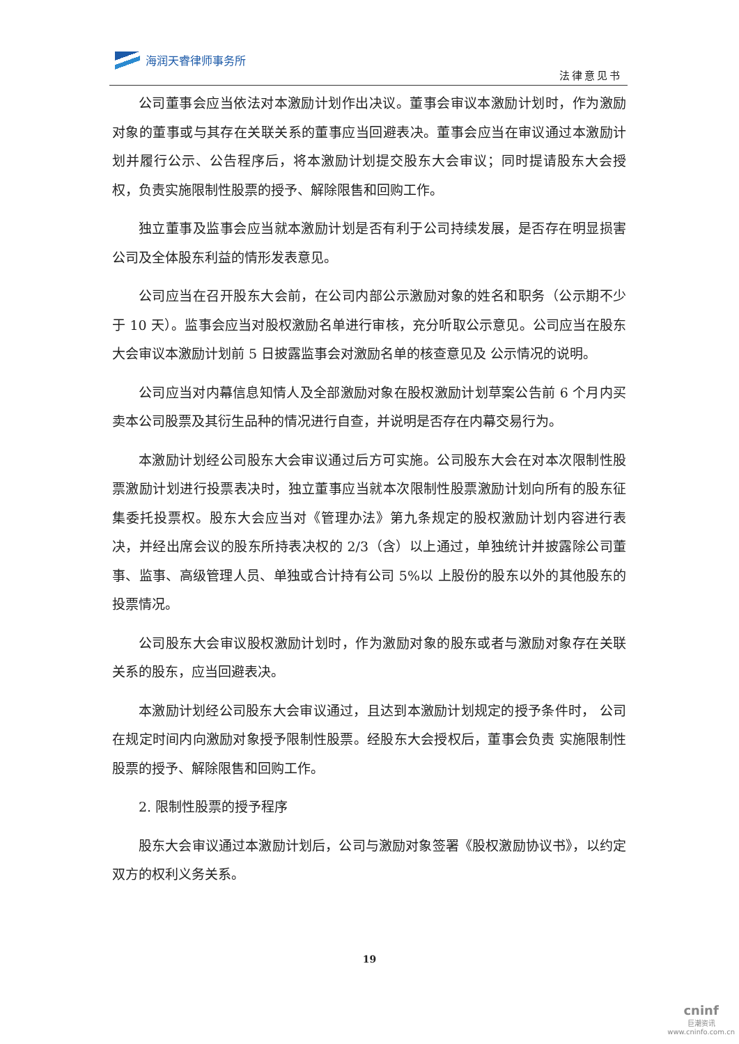海润天睿律师事务所
法律意见书
公司董事会应当依法对本激励计划作出决议。董事会审议本激励计划时，作为激励对象的董事或与其存在关联关系的董事应当回避表决。董事会应当在审议通过本激励计划并履行公示、公告程序后，将本激励计划提交股东大会审议；同时提请股东大会授权，负责实施限制性股票的授予、解除限售和回购工作。
独立董事及监事会应当就本激励计划是否有利于公司持续发展，是否存在明显损害公司及全体股东利益的情形发表意见。
公司应当在召开股东大会前，在公司内部公示激励对象的姓名和职务（公示期不少于 10 天）。监事会应当对股权激励名单进行审核，充分听取公示意见。公司应当在股东大会审议本激励计划前 5 日披露监事会对激励名单的核查意见及 公示情况的说明。
公司应当对内幕信息知情人及全部激励对象在股权激励计划草案公告前 6 个月内买卖本公司股票及其衍生品种的情况进行自查，并说明是否存在内幕交易行为。
本激励计划经公司股东大会审议通过后方可实施。公司股东大会在对本次限制性股票激励计划进行投票表决时，独立董事应当就本次限制性股票激励计划向所有的股东征集委托投票权。股东大会应当对《管理办法》第九条规定的股权激励计划内容进行表决，并经出席会议的股东所持表决权的 2/3（含）以上通过，单独统计并披露除公司董事、监事、高级管理人员、单独或合计持有公司 5%以 上股份的股东以外的其他股东的投票情况。
公司股东大会审议股权激励计划时，作为激励对象的股东或者与激励对象存在关联关系的股东，应当回避表决。
本激励计划经公司股东大会审议通过，且达到本激励计划规定的授予条件时， 公司在规定时间内向激励对象授予限制性股票。经股东大会授权后，董事会负责 实施限制性股票的授予、解除限售和回购工作。
2. 限制性股票的授予程序
股东大会审议通过本激励计划后，公司与激励对象签署《股权激励协议书》，以约定双方的权利义务关系。
19
cninf
巨潮资讯
www.cninfo.com.cn